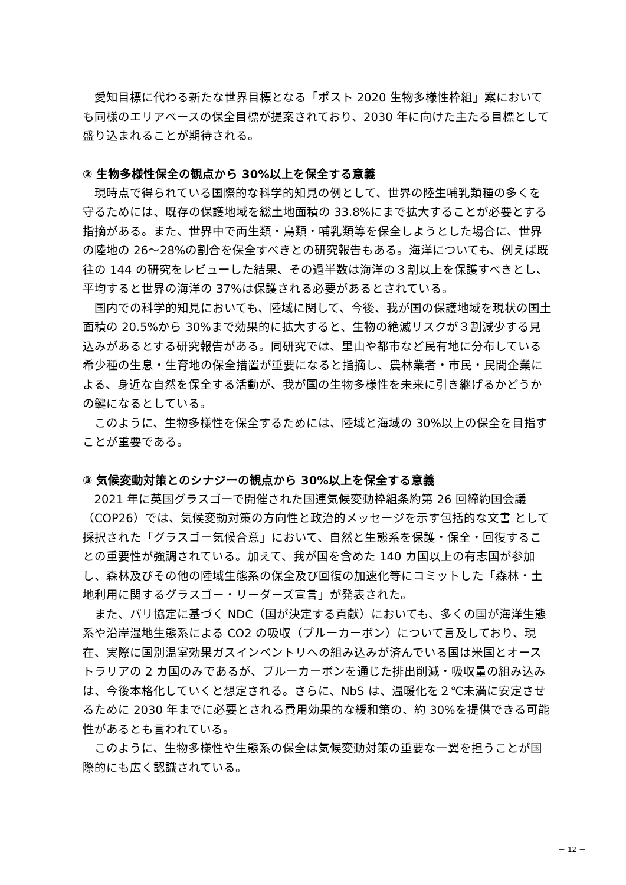愛知目標に代わる新たな世界目標となる「ポスト 2020 生物多様性枠組」案においても同様のエリアベースの保全目標が提案されており、2030 年に向けた主たる目標として盛り込まれることが期待される。
② 生物多様性保全の観点から 30%以上を保全する意義
現時点で得られている国際的な科学的知見の例として、世界の陸生哺乳類種の多くを守るためには、既存の保護地域を総土地面積の 33.8%にまで拡大することが必要とする指摘がある。また、世界中で両生類・鳥類・哺乳類等を保全しようとした場合に、世界の陸地の 26～28%の割合を保全すべきとの研究報告もある。海洋についても、例えば既往の 144 の研究をレビューした結果、その過半数は海洋の３割以上を保護すべきとし、平均すると世界の海洋の 37%は保護される必要があるとされている。
国内での科学的知見においても、陸域に関して、今後、我が国の保護地域を現状の国土面積の 20.5%から 30%まで効果的に拡大すると、生物の絶滅リスクが３割減少する見込みがあるとする研究報告がある。同研究では、里山や都市など民有地に分布している希少種の生息・生育地の保全措置が重要になると指摘し、農林業者・市民・民間企業による、身近な自然を保全する活動が、我が国の生物多様性を未来に引き継げるかどうかの鍵になるとしている。
このように、生物多様性を保全するためには、陸域と海域の 30%以上の保全を目指すことが重要である。
③ 気候変動対策とのシナジーの観点から 30%以上を保全する意義
2021 年に英国グラスゴーで開催された国連気候変動枠組条約第 26 回締約国会議（COP26）では、気候変動対策の方向性と政治的メッセージを示す包括的な文書 として採択された「グラスゴー気候合意」において、自然と生態系を保護・保全・回復することの重要性が強調されている。加えて、我が国を含めた 140 カ国以上の有志国が参加し、森林及びその他の陸域生態系の保全及び回復の加速化等にコミットした「森林・土地利用に関するグラスゴー・リーダーズ宣言」が発表された。
また、パリ協定に基づく NDC（国が決定する貢献）においても、多くの国が海洋生態系や沿岸湿地生態系による CO2 の吸収（ブルーカーボン）について言及しており、現在、実際に国別温室効果ガスインベントリへの組み込みが済んでいる国は米国とオーストラリアの 2 カ国のみであるが、ブルーカーボンを通じた排出削減・吸収量の組み込みは、今後本格化していくと想定される。さらに、NbS は、温暖化を２℃未満に安定させるために 2030 年までに必要とされる費用効果的な緩和策の、約 30%を提供できる可能性があるとも言われている。
このように、生物多様性や生態系の保全は気候変動対策の重要な一翼を担うことが国際的にも広く認識されている。
－ 12 －